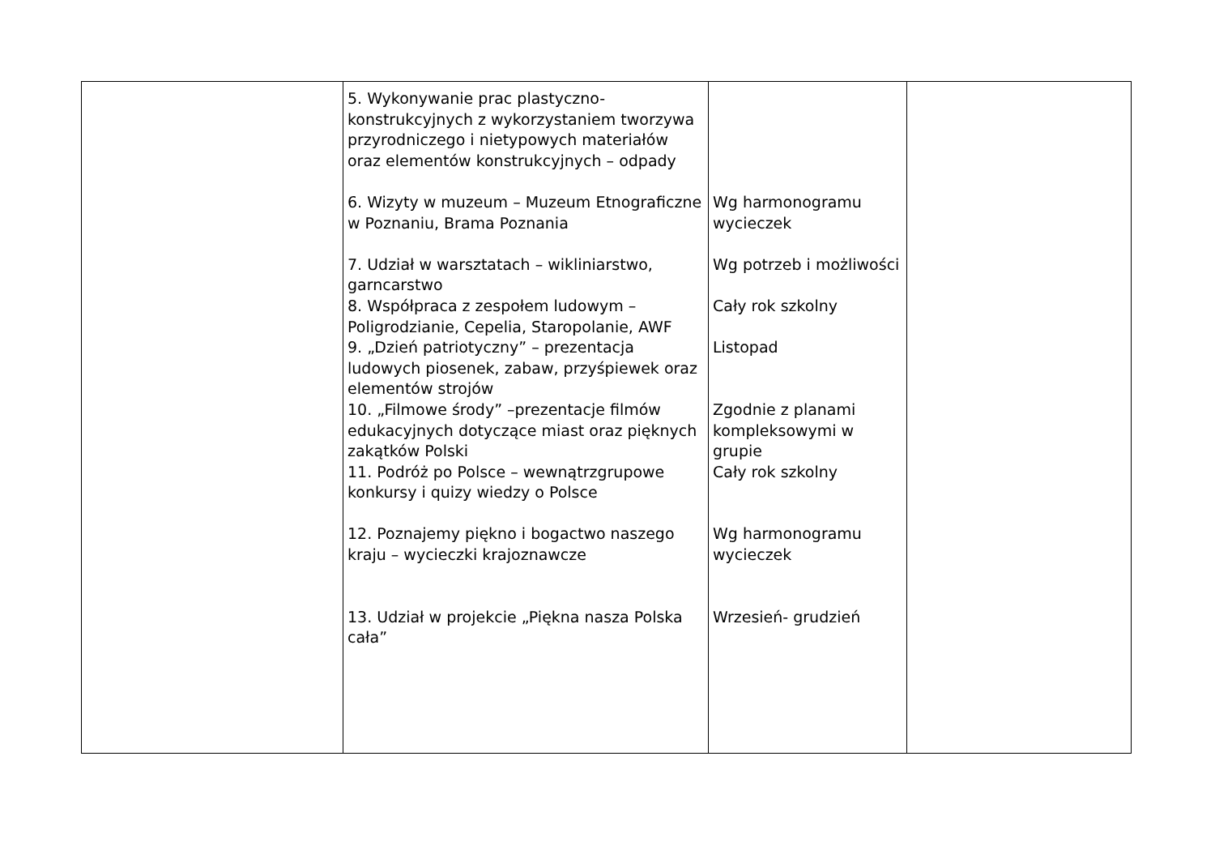| | 5. Wykonywanie prac plastyczno-konstrukcyjnych z wykorzystaniem tworzywa przyrodniczego i nietypowych materiałów oraz elementów konstrukcyjnych – odpady 6. Wizyty w muzeum – Muzeum Etnograficzne w Poznaniu, Brama Poznania 7. Udział w warsztatach – wikliniarstwo, garncarstwo 8. Współpraca z zespołem ludowym – Poligrodzianie, Cepelia, Staropolanie, AWF 9. „Dzień patriotyczny” – prezentacja ludowych piosenek, zabaw, przyśpiewek oraz elementów strojów 10. „Filmowe środy” –prezentacje filmów edukacyjnych dotyczące miast oraz pięknych zakątków Polski 11. Podróż po Polsce – wewnątrzgrupowe konkursy i quizy wiedzy o Polsce 12. Poznajemy piękno i bogactwo naszego kraju – wycieczki krajoznawcze 13. Udział w projekcie „Piękna nasza Polska cała” | Wg harmonogramu wycieczek Wg potrzeb i możliwości Cały rok szkolny Listopad Zgodnie z planami kompleksowymi w grupie Cały rok szkolny Wg harmonogramu wycieczek Wrzesień- grudzień | |